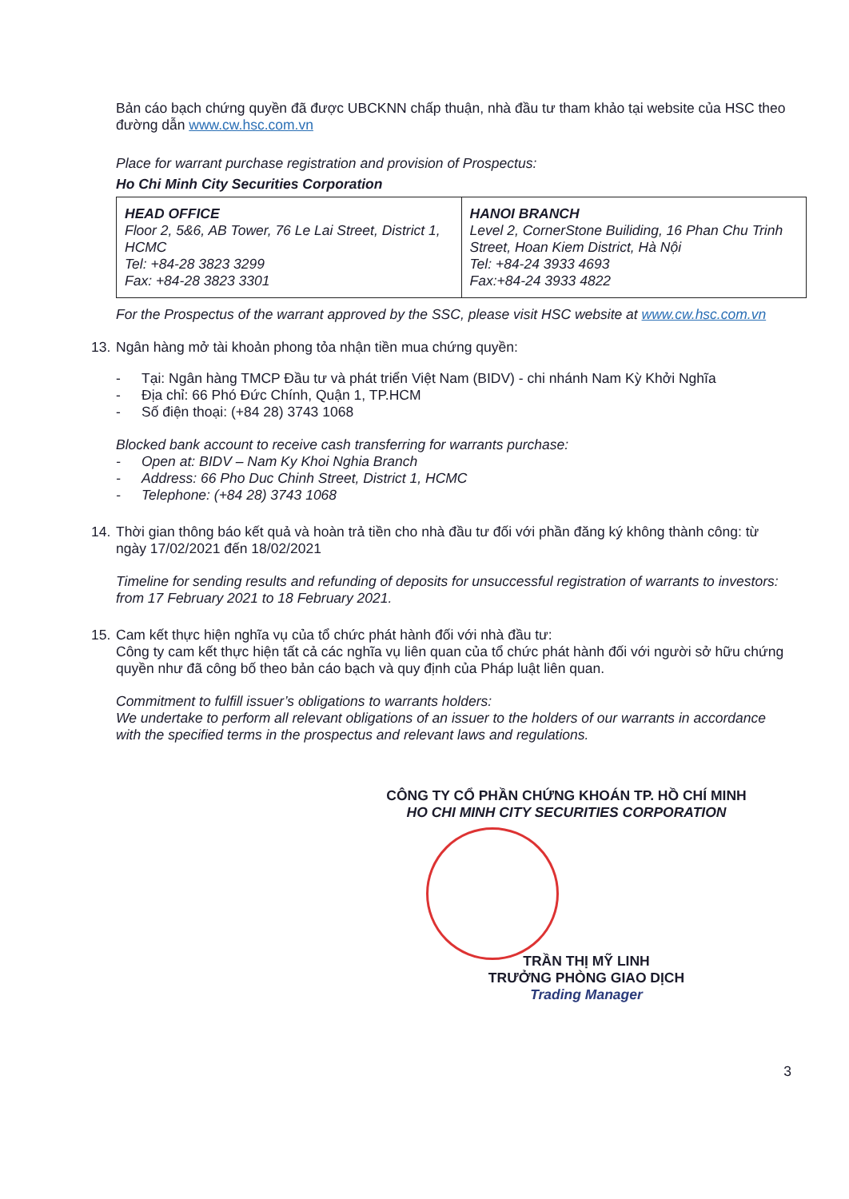Bản cáo bạch chứng quyền đã được UBCKNN chấp thuận, nhà đầu tư tham khảo tại website của HSC theo đường dẫn www.cw.hsc.com.vn
Place for warrant purchase registration and provision of Prospectus:
Ho Chi Minh City Securities Corporation
| HEAD OFFICE Floor 2, 5&6, AB Tower, 76 Le Lai Street, District 1, HCMC Tel: +84-28 3823 3299 Fax: +84-28 3823 3301 | HANOI BRANCH Level 2, CornerStone Builiding, 16 Phan Chu Trinh Street, Hoan Kiem District, Hà Nội Tel: +84-24 3933 4693 Fax:+84-24 3933 4822 |
For the Prospectus of the warrant approved by the SSC, please visit HSC website at www.cw.hsc.com.vn
13. Ngân hàng mở tài khoản phong tỏa nhận tiền mua chứng quyền:
- Tại: Ngân hàng TMCP Đầu tư và phát triển Việt Nam (BIDV) - chi nhánh Nam Kỳ Khởi Nghĩa
- Địa chỉ: 66 Phó Đức Chính, Quận 1, TP.HCM
- Số điện thoại: (+84 28) 3743 1068
Blocked bank account to receive cash transferring for warrants purchase:
- Open at: BIDV – Nam Ky Khoi Nghia Branch
- Address: 66 Pho Duc Chinh Street, District 1, HCMC
- Telephone: (+84 28) 3743 1068
14. Thời gian thông báo kết quả và hoàn trả tiền cho nhà đầu tư đối với phần đăng ký không thành công: từ ngày 17/02/2021 đến 18/02/2021
Timeline for sending results and refunding of deposits for unsuccessful registration of warrants to investors: from 17 February 2021 to 18 February 2021.
15. Cam kết thực hiện nghĩa vụ của tổ chức phát hành đối với nhà đầu tư:
Công ty cam kết thực hiện tất cả các nghĩa vụ liên quan của tổ chức phát hành đối với người sở hữu chứng quyền như đã công bố theo bản cáo bạch và quy định của Pháp luật liên quan.
Commitment to fulfill issuer’s obligations to warrants holders:
We undertake to perform all relevant obligations of an issuer to the holders of our warrants in accordance with the specified terms in the prospectus and relevant laws and regulations.
CÔNG TY CỔ PHẦN CHỨNG KHOÁN TP. HỒ CHÍ MINH
HO CHI MINH CITY SECURITIES CORPORATION
TRẦN THỊ MỸ LINH
TRƯỞNG PHÒNG GIAO DỊCH
Trading Manager
3